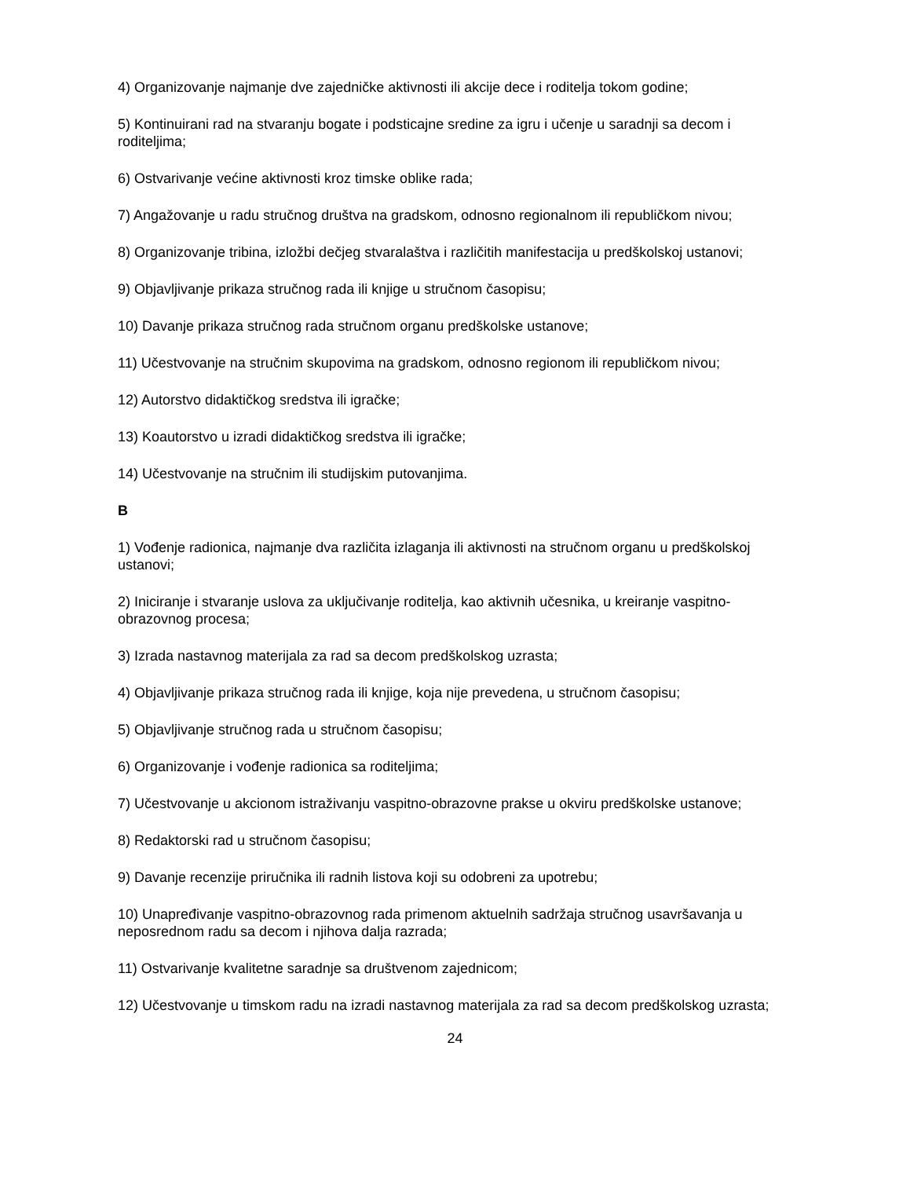4) Organizovanje najmanje dve zajedničke aktivnosti ili akcije dece i roditelja tokom godine;
5) Kontinuirani rad na stvaranju bogate i podsticajne sredine za igru i učenje u saradnji sa decom i roditeljima;
6) Ostvarivanje većine aktivnosti kroz timske oblike rada;
7) Angažovanje u radu stručnog društva na gradskom, odnosno regionalnom ili republičkom nivou;
8) Organizovanje tribina, izložbi dečjeg stvaralaštva i različitih manifestacija u predškolskoj ustanovi;
9) Objavljivanje prikaza stručnog rada ili knjige u stručnom časopisu;
10) Davanje prikaza stručnog rada stručnom organu predškolske ustanove;
11) Učestvovanje na stručnim skupovima na gradskom, odnosno regionom ili republičkom nivou;
12) Autorstvo didaktičkog sredstva ili igračke;
13) Koautorstvo u izradi didaktičkog sredstva ili igračke;
14) Učestvovanje na stručnim ili studijskim putovanjima.
B
1) Vođenje radionica, najmanje dva različita izlaganja ili aktivnosti na stručnom organu u predškolskoj ustanovi;
2) Iniciranje i stvaranje uslova za uključivanje roditelja, kao aktivnih učesnika, u kreiranje vaspitno-obrazovnog procesa;
3) Izrada nastavnog materijala za rad sa decom predškolskog uzrasta;
4) Objavljivanje prikaza stručnog rada ili knjige, koja nije prevedena, u stručnom časopisu;
5) Objavljivanje stručnog rada u stručnom časopisu;
6) Organizovanje i vođenje radionica sa roditeljima;
7) Učestvovanje u akcionom istraživanju vaspitno-obrazovne prakse u okviru predškolske ustanove;
8) Redaktorski rad u stručnom časopisu;
9) Davanje recenzije priručnika ili radnih listova koji su odobreni za upotrebu;
10) Unapređivanje vaspitno-obrazovnog rada primenom aktuelnih sadržaja stručnog usavršavanja u neposrednom radu sa decom i njihova dalja razrada;
11) Ostvarivanje kvalitetne saradnje sa društvenom zajednicom;
12) Učestvovanje u timskom radu na izradi nastavnog materijala za rad sa decom predškolskog uzrasta;
24